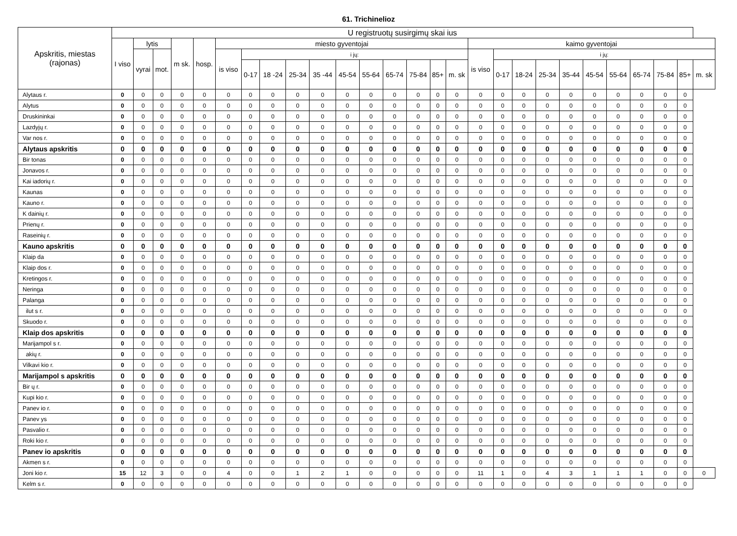61. Trichinelioz
| Apskritis, miestas (rajonas) | U registruotų susirgimų skai ius | | | | | | | | | | | | | | | | | | | | | | | | | | |
| --- | --- | --- | --- | --- | --- | --- | --- | --- | --- | --- | --- | --- | --- | --- | --- | --- | --- | --- | --- | --- | --- | --- | --- | --- | --- | --- | --- |
| | I viso | lytis | | m sk. | hosp. | miesto gyventojai | | | | | | | | | | | kaimo gyventojai | | | | | | | | | | |
| | | vyrai | mot. | | | is viso | i jų: | | | | | | | | | | is viso | i jų: | | | | | | | | | |
| | | | | | | | 0-17 | 18 -24 | 25-34 | 35 -44 | 45-54 | 55-64 | 65-74 | 75-84 | 85+ | m. sk | | 0-17 | 18-24 | 25-34 | 35-44 | 45-54 | 55-64 | 65-74 | 75-84 | 85+ | m. sk |
| Alytaus r. | 0 | 0 | 0 | 0 | 0 | 0 | 0 | 0 | 0 | 0 | 0 | 0 | 0 | 0 | 0 | 0 | 0 | 0 | 0 | 0 | 0 | 0 | 0 | 0 | 0 | 0 | |
| Alytus | 0 | 0 | 0 | 0 | 0 | 0 | 0 | 0 | 0 | 0 | 0 | 0 | 0 | 0 | 0 | 0 | 0 | 0 | 0 | 0 | 0 | 0 | 0 | 0 | 0 | 0 | |
| Druskininkai | 0 | 0 | 0 | 0 | 0 | 0 | 0 | 0 | 0 | 0 | 0 | 0 | 0 | 0 | 0 | 0 | 0 | 0 | 0 | 0 | 0 | 0 | 0 | 0 | 0 | 0 | |
| Lazdyjų r. | 0 | 0 | 0 | 0 | 0 | 0 | 0 | 0 | 0 | 0 | 0 | 0 | 0 | 0 | 0 | 0 | 0 | 0 | 0 | 0 | 0 | 0 | 0 | 0 | 0 | 0 | |
| Var nos r. | 0 | 0 | 0 | 0 | 0 | 0 | 0 | 0 | 0 | 0 | 0 | 0 | 0 | 0 | 0 | 0 | 0 | 0 | 0 | 0 | 0 | 0 | 0 | 0 | 0 | 0 | |
| Alytaus apskritis | 0 | 0 | 0 | 0 | 0 | 0 | 0 | 0 | 0 | 0 | 0 | 0 | 0 | 0 | 0 | 0 | 0 | 0 | 0 | 0 | 0 | 0 | 0 | 0 | 0 | 0 | |
| Bir tonas | 0 | 0 | 0 | 0 | 0 | 0 | 0 | 0 | 0 | 0 | 0 | 0 | 0 | 0 | 0 | 0 | 0 | 0 | 0 | 0 | 0 | 0 | 0 | 0 | 0 | 0 | |
| Jonavos r. | 0 | 0 | 0 | 0 | 0 | 0 | 0 | 0 | 0 | 0 | 0 | 0 | 0 | 0 | 0 | 0 | 0 | 0 | 0 | 0 | 0 | 0 | 0 | 0 | 0 | 0 | |
| Kai iadorių r. | 0 | 0 | 0 | 0 | 0 | 0 | 0 | 0 | 0 | 0 | 0 | 0 | 0 | 0 | 0 | 0 | 0 | 0 | 0 | 0 | 0 | 0 | 0 | 0 | 0 | 0 | |
| Kaunas | 0 | 0 | 0 | 0 | 0 | 0 | 0 | 0 | 0 | 0 | 0 | 0 | 0 | 0 | 0 | 0 | 0 | 0 | 0 | 0 | 0 | 0 | 0 | 0 | 0 | 0 | |
| Kauno r. | 0 | 0 | 0 | 0 | 0 | 0 | 0 | 0 | 0 | 0 | 0 | 0 | 0 | 0 | 0 | 0 | 0 | 0 | 0 | 0 | 0 | 0 | 0 | 0 | 0 | 0 | |
| K dainių r. | 0 | 0 | 0 | 0 | 0 | 0 | 0 | 0 | 0 | 0 | 0 | 0 | 0 | 0 | 0 | 0 | 0 | 0 | 0 | 0 | 0 | 0 | 0 | 0 | 0 | 0 | |
| Prienų r. | 0 | 0 | 0 | 0 | 0 | 0 | 0 | 0 | 0 | 0 | 0 | 0 | 0 | 0 | 0 | 0 | 0 | 0 | 0 | 0 | 0 | 0 | 0 | 0 | 0 | 0 | |
| Raseinių r. | 0 | 0 | 0 | 0 | 0 | 0 | 0 | 0 | 0 | 0 | 0 | 0 | 0 | 0 | 0 | 0 | 0 | 0 | 0 | 0 | 0 | 0 | 0 | 0 | 0 | 0 | |
| Kauno apskritis | 0 | 0 | 0 | 0 | 0 | 0 | 0 | 0 | 0 | 0 | 0 | 0 | 0 | 0 | 0 | 0 | 0 | 0 | 0 | 0 | 0 | 0 | 0 | 0 | 0 | 0 | |
| Klaip da | 0 | 0 | 0 | 0 | 0 | 0 | 0 | 0 | 0 | 0 | 0 | 0 | 0 | 0 | 0 | 0 | 0 | 0 | 0 | 0 | 0 | 0 | 0 | 0 | 0 | 0 | |
| Klaip dos r. | 0 | 0 | 0 | 0 | 0 | 0 | 0 | 0 | 0 | 0 | 0 | 0 | 0 | 0 | 0 | 0 | 0 | 0 | 0 | 0 | 0 | 0 | 0 | 0 | 0 | 0 | |
| Kretingos r. | 0 | 0 | 0 | 0 | 0 | 0 | 0 | 0 | 0 | 0 | 0 | 0 | 0 | 0 | 0 | 0 | 0 | 0 | 0 | 0 | 0 | 0 | 0 | 0 | 0 | 0 | |
| Neringa | 0 | 0 | 0 | 0 | 0 | 0 | 0 | 0 | 0 | 0 | 0 | 0 | 0 | 0 | 0 | 0 | 0 | 0 | 0 | 0 | 0 | 0 | 0 | 0 | 0 | 0 | |
| Palanga | 0 | 0 | 0 | 0 | 0 | 0 | 0 | 0 | 0 | 0 | 0 | 0 | 0 | 0 | 0 | 0 | 0 | 0 | 0 | 0 | 0 | 0 | 0 | 0 | 0 | 0 | |
| ilut s r. | 0 | 0 | 0 | 0 | 0 | 0 | 0 | 0 | 0 | 0 | 0 | 0 | 0 | 0 | 0 | 0 | 0 | 0 | 0 | 0 | 0 | 0 | 0 | 0 | 0 | 0 | |
| Skuodo r. | 0 | 0 | 0 | 0 | 0 | 0 | 0 | 0 | 0 | 0 | 0 | 0 | 0 | 0 | 0 | 0 | 0 | 0 | 0 | 0 | 0 | 0 | 0 | 0 | 0 | 0 | |
| Klaip dos apskritis | 0 | 0 | 0 | 0 | 0 | 0 | 0 | 0 | 0 | 0 | 0 | 0 | 0 | 0 | 0 | 0 | 0 | 0 | 0 | 0 | 0 | 0 | 0 | 0 | 0 | 0 | |
| Marijampol s r. | 0 | 0 | 0 | 0 | 0 | 0 | 0 | 0 | 0 | 0 | 0 | 0 | 0 | 0 | 0 | 0 | 0 | 0 | 0 | 0 | 0 | 0 | 0 | 0 | 0 | 0 | |
| akių r. | 0 | 0 | 0 | 0 | 0 | 0 | 0 | 0 | 0 | 0 | 0 | 0 | 0 | 0 | 0 | 0 | 0 | 0 | 0 | 0 | 0 | 0 | 0 | 0 | 0 | 0 | |
| Vilkavi kio r. | 0 | 0 | 0 | 0 | 0 | 0 | 0 | 0 | 0 | 0 | 0 | 0 | 0 | 0 | 0 | 0 | 0 | 0 | 0 | 0 | 0 | 0 | 0 | 0 | 0 | 0 | |
| Marijampol s apskritis | 0 | 0 | 0 | 0 | 0 | 0 | 0 | 0 | 0 | 0 | 0 | 0 | 0 | 0 | 0 | 0 | 0 | 0 | 0 | 0 | 0 | 0 | 0 | 0 | 0 | 0 | |
| Bir ų r. | 0 | 0 | 0 | 0 | 0 | 0 | 0 | 0 | 0 | 0 | 0 | 0 | 0 | 0 | 0 | 0 | 0 | 0 | 0 | 0 | 0 | 0 | 0 | 0 | 0 | 0 | |
| Kupi kio r. | 0 | 0 | 0 | 0 | 0 | 0 | 0 | 0 | 0 | 0 | 0 | 0 | 0 | 0 | 0 | 0 | 0 | 0 | 0 | 0 | 0 | 0 | 0 | 0 | 0 | 0 | |
| Panev io r. | 0 | 0 | 0 | 0 | 0 | 0 | 0 | 0 | 0 | 0 | 0 | 0 | 0 | 0 | 0 | 0 | 0 | 0 | 0 | 0 | 0 | 0 | 0 | 0 | 0 | 0 | |
| Panev ys | 0 | 0 | 0 | 0 | 0 | 0 | 0 | 0 | 0 | 0 | 0 | 0 | 0 | 0 | 0 | 0 | 0 | 0 | 0 | 0 | 0 | 0 | 0 | 0 | 0 | 0 | |
| Pasvalio r. | 0 | 0 | 0 | 0 | 0 | 0 | 0 | 0 | 0 | 0 | 0 | 0 | 0 | 0 | 0 | 0 | 0 | 0 | 0 | 0 | 0 | 0 | 0 | 0 | 0 | 0 | |
| Roki kio r. | 0 | 0 | 0 | 0 | 0 | 0 | 0 | 0 | 0 | 0 | 0 | 0 | 0 | 0 | 0 | 0 | 0 | 0 | 0 | 0 | 0 | 0 | 0 | 0 | 0 | 0 | |
| Panev io apskritis | 0 | 0 | 0 | 0 | 0 | 0 | 0 | 0 | 0 | 0 | 0 | 0 | 0 | 0 | 0 | 0 | 0 | 0 | 0 | 0 | 0 | 0 | 0 | 0 | 0 | 0 | |
| Akmen s r. | 0 | 0 | 0 | 0 | 0 | 0 | 0 | 0 | 0 | 0 | 0 | 0 | 0 | 0 | 0 | 0 | 0 | 0 | 0 | 0 | 0 | 0 | 0 | 0 | 0 | 0 | |
| Joni kio r. | 15 | 12 | 3 | 0 | 0 | 4 | 0 | 0 | 1 | 2 | 1 | 0 | 0 | 0 | 0 | 0 | 11 | 1 | 0 | 4 | 3 | 1 | 1 | 1 | 0 | 0 | 0 |
| Kelm s r. | 0 | 0 | 0 | 0 | 0 | 0 | 0 | 0 | 0 | 0 | 0 | 0 | 0 | 0 | 0 | 0 | 0 | 0 | 0 | 0 | 0 | 0 | 0 | 0 | 0 | 0 | |